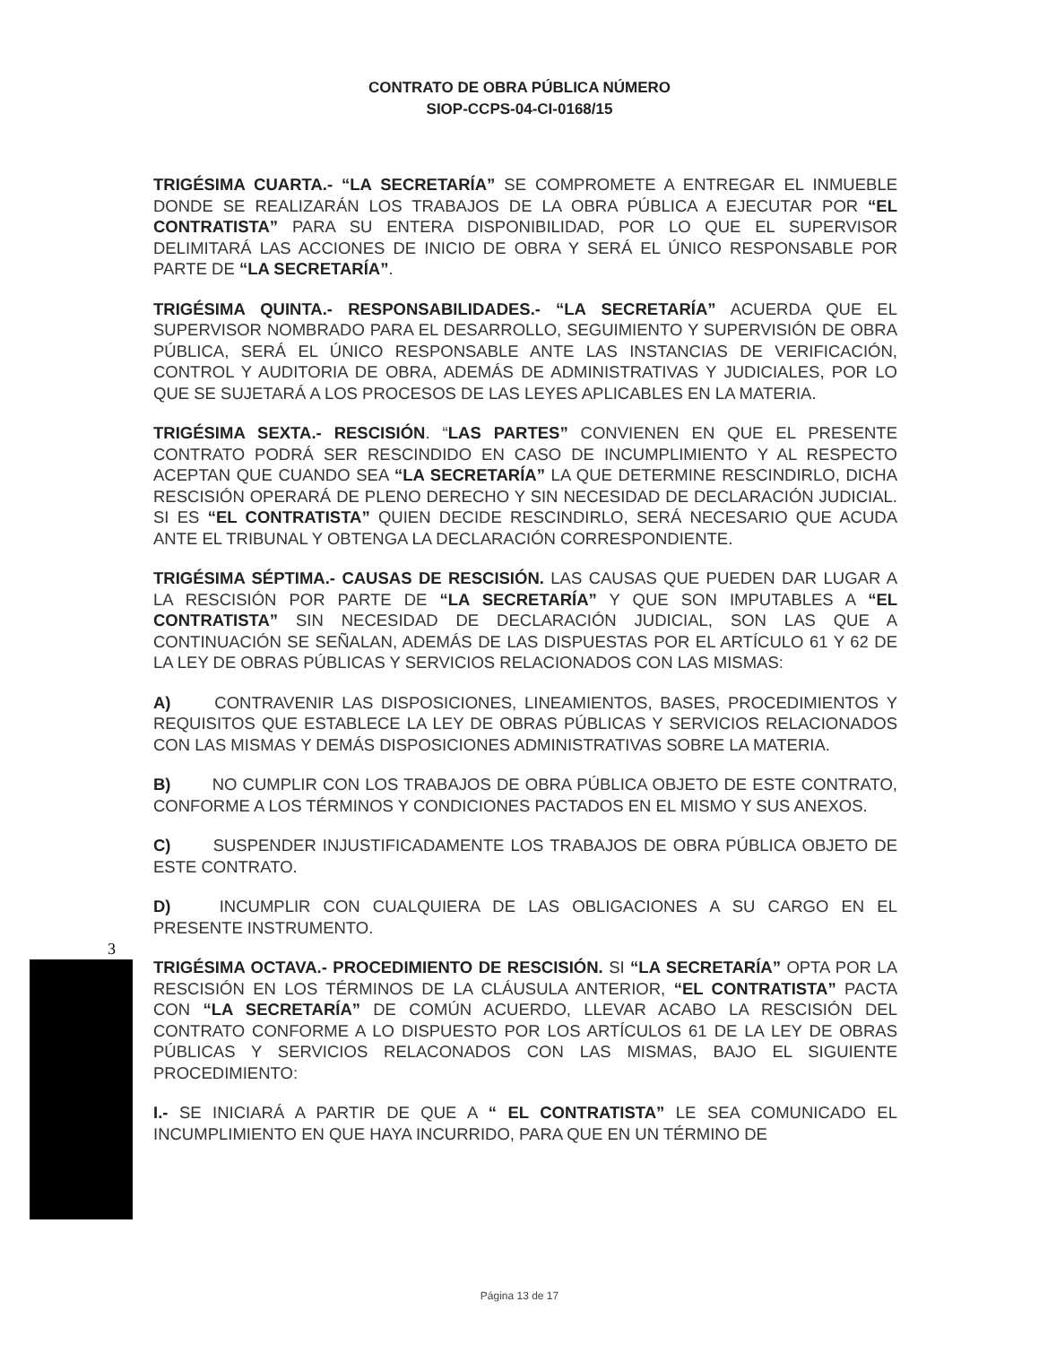CONTRATO DE OBRA PÚBLICA NÚMERO
SIOP-CCPS-04-CI-0168/15
TRIGÉSIMA CUARTA.- “LA SECRETARÍA” SE COMPROMETE A ENTREGAR EL INMUEBLE DONDE SE REALIZARÁN LOS TRABAJOS DE LA OBRA PÚBLICA A EJECUTAR POR “EL CONTRATISTA” PARA SU ENTERA DISPONIBILIDAD, POR LO QUE EL SUPERVISOR DELIMITARÁ LAS ACCIONES DE INICIO DE OBRA Y SERÁ EL ÚNICO RESPONSABLE POR PARTE DE “LA SECRETARÍA”.
TRIGÉSIMA QUINTA.- RESPONSABILIDADES.- “LA SECRETARÍA” ACUERDA QUE EL SUPERVISOR NOMBRADO PARA EL DESARROLLO, SEGUIMIENTO Y SUPERVISIÓN DE OBRA PÚBLICA, SERÁ EL ÚNICO RESPONSABLE ANTE LAS INSTANCIAS DE VERIFICACIÓN, CONTROL Y AUDITORIA DE OBRA, ADEMÁS DE ADMINISTRATIVAS Y JUDICIALES, POR LO QUE SE SUJETARÁ A LOS PROCESOS DE LAS LEYES APLICABLES EN LA MATERIA.
TRIGÉSIMA SEXTA.- RESCISIÓN. “LAS PARTES” CONVIENEN EN QUE EL PRESENTE CONTRATO PODRÁ SER RESCINDIDO EN CASO DE INCUMPLIMIENTO Y AL RESPECTO ACEPTAN QUE CUANDO SEA “LA SECRETARÍA” LA QUE DETERMINE RESCINDIRLO, DICHA RESCISIÓN OPERARÁ DE PLENO DERECHO Y SIN NECESIDAD DE DECLARACIÓN JUDICIAL. SI ES “EL CONTRATISTA” QUIEN DECIDE RESCINDIRLO, SERÁ NECESARIO QUE ACUDA ANTE EL TRIBUNAL Y OBTENGA LA DECLARACIÓN CORRESPONDIENTE.
TRIGÉSIMA SÉPTIMA.- CAUSAS DE RESCISIÓN. LAS CAUSAS QUE PUEDEN DAR LUGAR A LA RESCISIÓN POR PARTE DE “LA SECRETARÍA” Y QUE SON IMPUTABLES A “EL CONTRATISTA” SIN NECESIDAD DE DECLARACIÓN JUDICIAL, SON LAS QUE A CONTINUACIÓN SE SEÑALAN, ADEMÁS DE LAS DISPUESTAS POR EL ARTÍCULO 61 Y 62 DE LA LEY DE OBRAS PÚBLICAS Y SERVICIOS RELACIONADOS CON LAS MISMAS:
A) CONTRAVENIR LAS DISPOSICIONES, LINEAMIENTOS, BASES, PROCEDIMIENTOS Y REQUISITOS QUE ESTABLECE LA LEY DE OBRAS PÚBLICAS Y SERVICIOS RELACIONADOS CON LAS MISMAS Y DEMÁS DISPOSICIONES ADMINISTRATIVAS SOBRE LA MATERIA.
B) NO CUMPLIR CON LOS TRABAJOS DE OBRA PÚBLICA OBJETO DE ESTE CONTRATO, CONFORME A LOS TÉRMINOS Y CONDICIONES PACTADOS EN EL MISMO Y SUS ANEXOS.
C) SUSPENDER INJUSTIFICADAMENTE LOS TRABAJOS DE OBRA PÚBLICA OBJETO DE ESTE CONTRATO.
D) INCUMPLIR CON CUALQUIERA DE LAS OBLIGACIONES A SU CARGO EN EL PRESENTE INSTRUMENTO.
TRIGÉSIMA OCTAVA.- PROCEDIMIENTO DE RESCISIÓN. SI “LA SECRETARÍA” OPTA POR LA RESCISIÓN EN LOS TÉRMINOS DE LA CLÁUSULA ANTERIOR, “EL CONTRATISTA” PACTA CON “LA SECRETARÍA” DE COMÚN ACUERDO, LLEVAR ACABO LA RESCISIÓN DEL CONTRATO CONFORME A LO DISPUESTO POR LOS ARTÍCULOS 61 DE LA LEY DE OBRAS PÚBLICAS Y SERVICIOS RELACONADOS CON LAS MISMAS, BAJO EL SIGUIENTE PROCEDIMIENTO:
I.- SE INICIARÁ A PARTIR DE QUE A “ EL CONTRATISTA” LE SEA COMUNICADO EL INCUMPLIMIENTO EN QUE HAYA INCURRIDO, PARA QUE EN UN TÉRMINO DE
3
Página 13 de 17